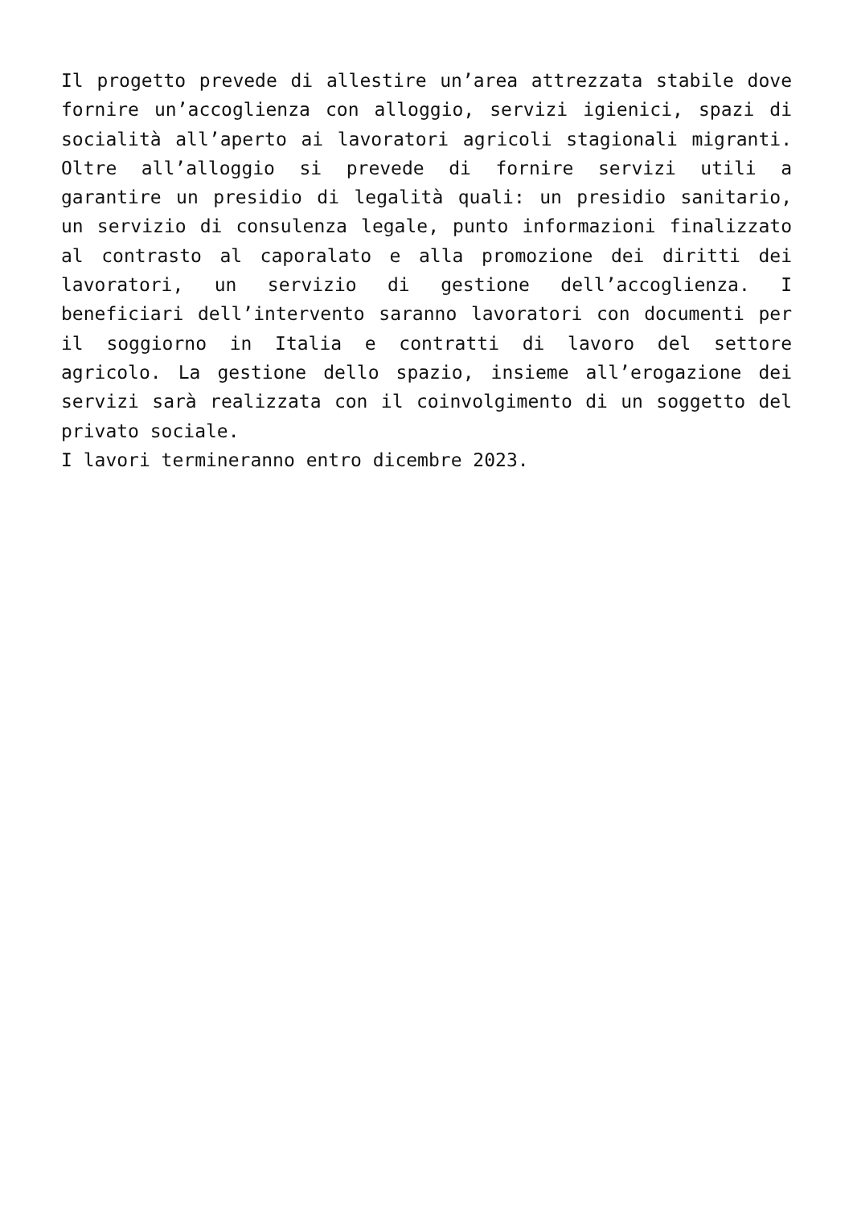Il progetto prevede di allestire un’area attrezzata stabile dove fornire un’accoglienza con alloggio, servizi igienici, spazi di socialità all’aperto ai lavoratori agricoli stagionali migranti. Oltre all’alloggio si prevede di fornire servizi utili a garantire un presidio di legalità quali: un presidio sanitario, un servizio di consulenza legale, punto informazioni finalizzato al contrasto al caporalato e alla promozione dei diritti dei lavoratori, un servizio di gestione dell’accoglienza. I beneficiari dell’intervento saranno lavoratori con documenti per il soggiorno in Italia e contratti di lavoro del settore agricolo. La gestione dello spazio, insieme all’erogazione dei servizi sarà realizzata con il coinvolgimento di un soggetto del privato sociale.
I lavori termineranno entro dicembre 2023.